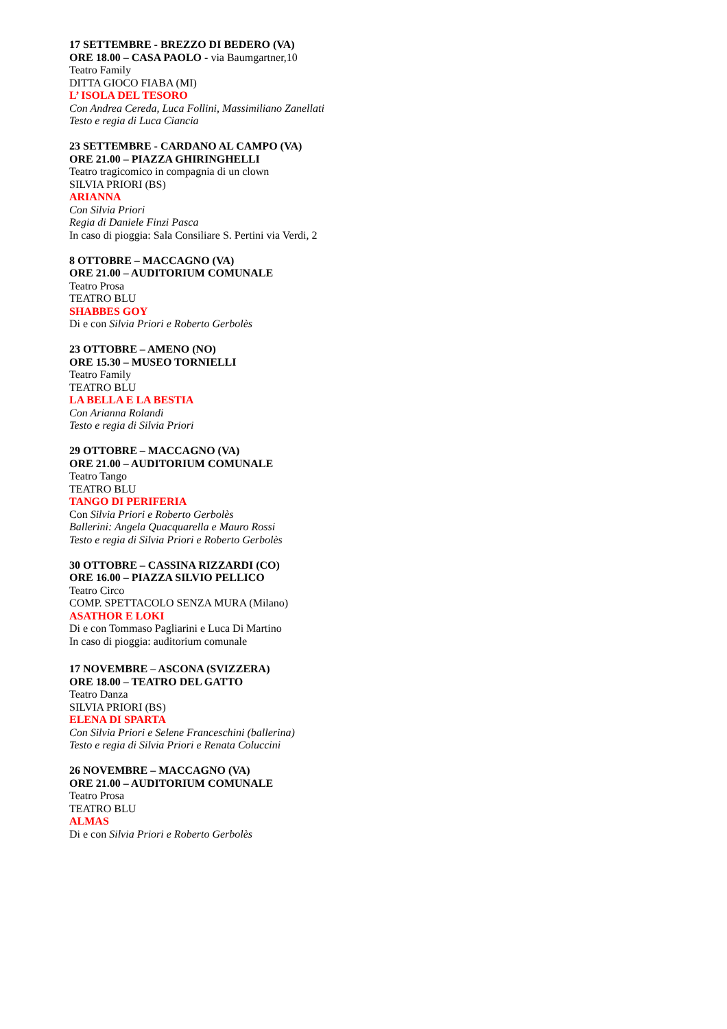17 SETTEMBRE - BREZZO DI BEDERO (VA)
ORE 18.00 – CASA PAOLO - via Baumgartner,10
Teatro Family
DITTA GIOCO FIABA (MI)
L’ ISOLA DEL TESORO
Con Andrea Cereda, Luca Follini, Massimiliano Zanellati
Testo e regia di Luca Ciancia
23 SETTEMBRE - CARDANO AL CAMPO (VA)
ORE 21.00 – PIAZZA GHIRINGHELLI
Teatro tragicomico in compagnia di un clown
SILVIA PRIORI (BS)
ARIANNA
Con Silvia Priori
Regia di Daniele Finzi Pasca
In caso di pioggia: Sala Consiliare S. Pertini via Verdi, 2
8 OTTOBRE – MACCAGNO (VA)
ORE 21.00 – AUDITORIUM COMUNALE
Teatro Prosa
TEATRO BLU
SHABBES GOY
Di e con Silvia Priori e Roberto Gerbolès
23 OTTOBRE – AMENO (NO)
ORE 15.30 – MUSEO TORNIELLI
Teatro Family
TEATRO BLU
LA BELLA E LA BESTIA
Con Arianna Rolandi
Testo e regia di Silvia Priori
29 OTTOBRE – MACCAGNO (VA)
ORE 21.00 – AUDITORIUM COMUNALE
Teatro Tango
TEATRO BLU
TANGO DI PERIFERIA
Con Silvia Priori e Roberto Gerbolès
Ballerini: Angela Quacquarella e Mauro Rossi
Testo e regia di Silvia Priori e Roberto Gerbolès
30 OTTOBRE – CASSINA RIZZARDI (CO)
ORE 16.00 – PIAZZA SILVIO PELLICO
Teatro Circo
COMP. SPETTACOLO SENZA MURA (Milano)
ASATHOR E LOKI
Di e con Tommaso Pagliarini e Luca Di Martino
In caso di pioggia: auditorium comunale
17 NOVEMBRE – ASCONA (SVIZZERA)
ORE 18.00 – TEATRO DEL GATTO
Teatro Danza
SILVIA PRIORI (BS)
ELENA DI SPARTA
Con Silvia Priori e Selene Franceschini (ballerina)
Testo e regia di Silvia Priori e Renata Coluccini
26 NOVEMBRE – MACCAGNO (VA)
ORE 21.00 – AUDITORIUM COMUNALE
Teatro Prosa
TEATRO BLU
ALMAS
Di e con Silvia Priori e Roberto Gerbolès